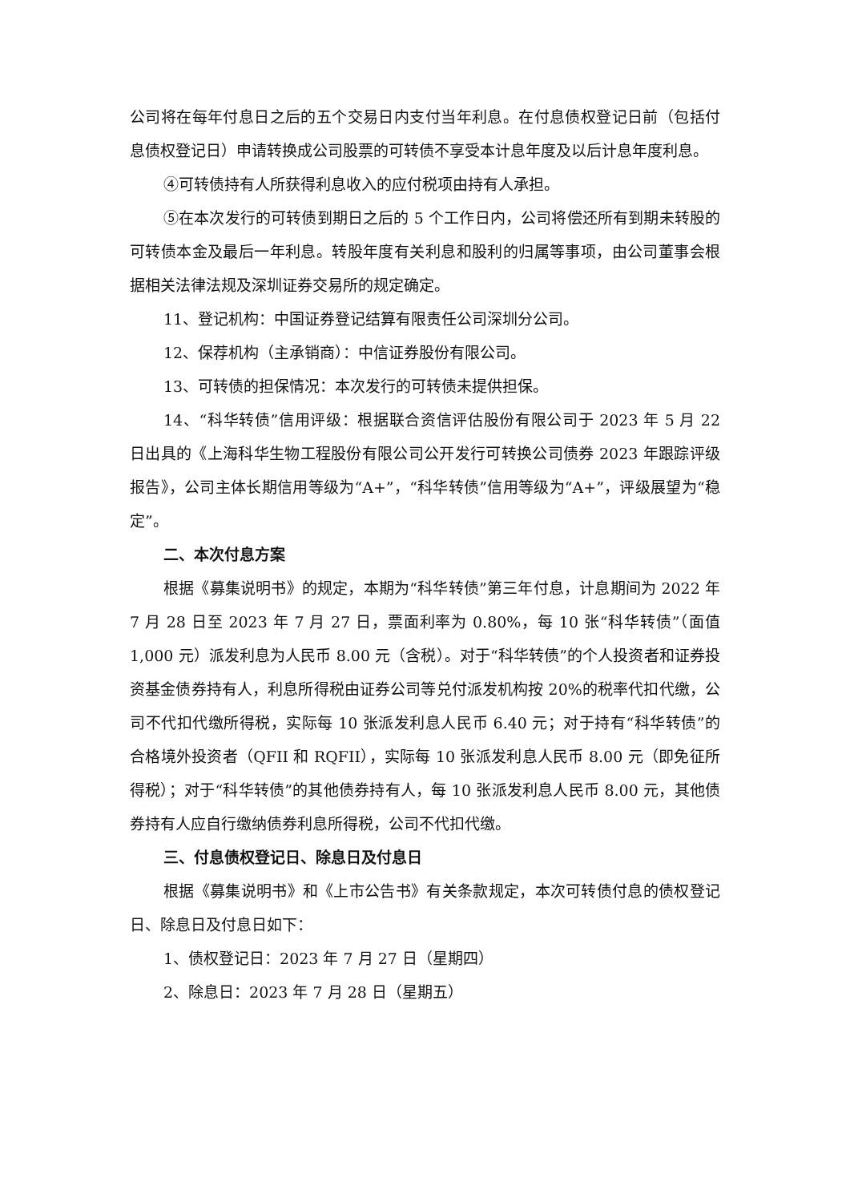公司将在每年付息日之后的五个交易日内支付当年利息。在付息债权登记日前（包括付息债权登记日）申请转换成公司股票的可转债不享受本计息年度及以后计息年度利息。
④可转债持有人所获得利息收入的应付税项由持有人承担。
⑤在本次发行的可转债到期日之后的 5 个工作日内，公司将偿还所有到期未转股的可转债本金及最后一年利息。转股年度有关利息和股利的归属等事项，由公司董事会根据相关法律法规及深圳证券交易所的规定确定。
11、登记机构：中国证券登记结算有限责任公司深圳分公司。
12、保荐机构（主承销商）：中信证券股份有限公司。
13、可转债的担保情况：本次发行的可转债未提供担保。
14、“科华转债”信用评级：根据联合资信评估股份有限公司于 2023 年 5 月 22 日出具的《上海科华生物工程股份有限公司公开发行可转换公司债券 2023 年跟踪评级报告》，公司主体长期信用等级为“A+”，“科华转债”信用等级为“A+”，评级展望为“稳定”。
二、本次付息方案
根据《募集说明书》的规定，本期为“科华转债”第三年付息，计息期间为 2022 年 7 月 28 日至 2023 年 7 月 27 日，票面利率为 0.80%，每 10 张“科华转债”（面值 1,000 元）派发利息为人民币 8.00 元（含税）。对于“科华转债”的个人投资者和证券投资基金债券持有人，利息所得税由证券公司等兑付派发机构按 20%的税率代扣代缴，公司不代扣代缴所得税，实际每 10 张派发利息人民币 6.40 元；对于持有“科华转债”的合格境外投资者（QFII 和 RQFII），实际每 10 张派发利息人民币 8.00 元（即免征所得税）；对于“科华转债”的其他债券持有人，每 10 张派发利息人民币 8.00 元，其他债券持有人应自行缴纳债券利息所得税，公司不代扣代缴。
三、付息债权登记日、除息日及付息日
根据《募集说明书》和《上市公告书》有关条款规定，本次可转债付息的债权登记日、除息日及付息日如下：
1、债权登记日：2023 年 7 月 27 日（星期四）
2、除息日：2023 年 7 月 28 日（星期五）